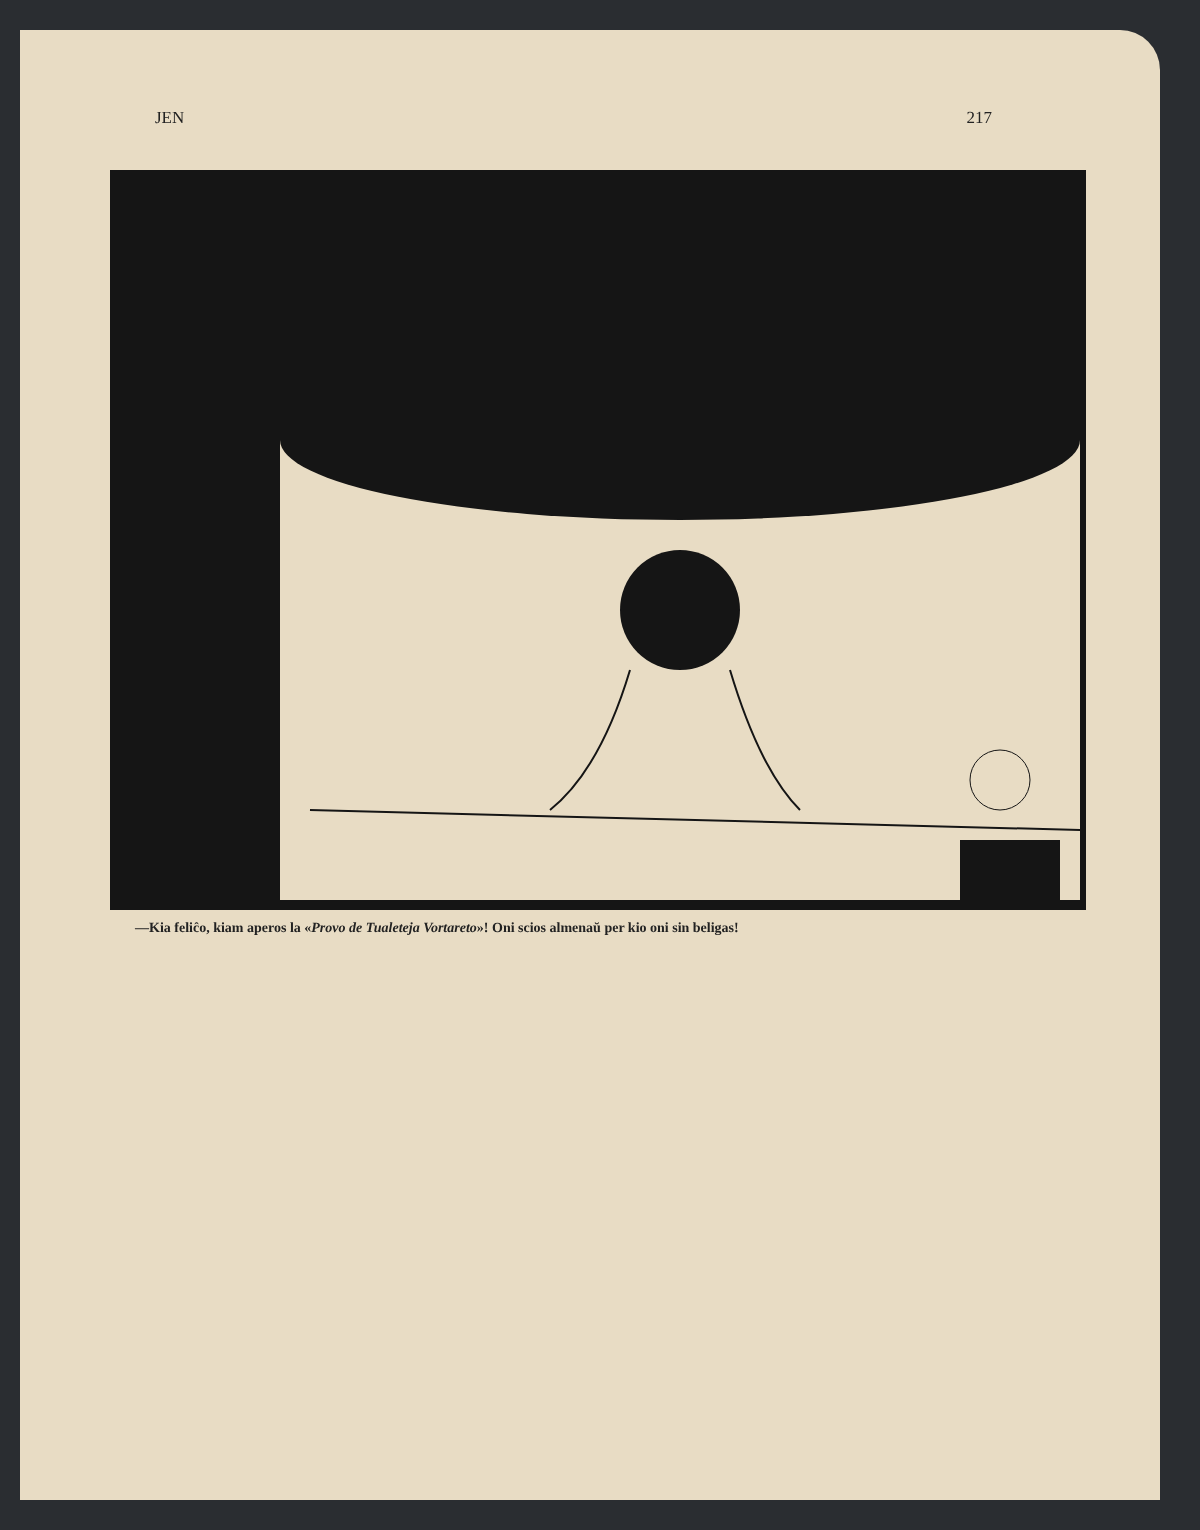JEN 217
—Kia feliĉo, kiam aperos la «Provo de Tualeteja Vortareto»! Oni scios almenaŭ per kio oni sin beligas!